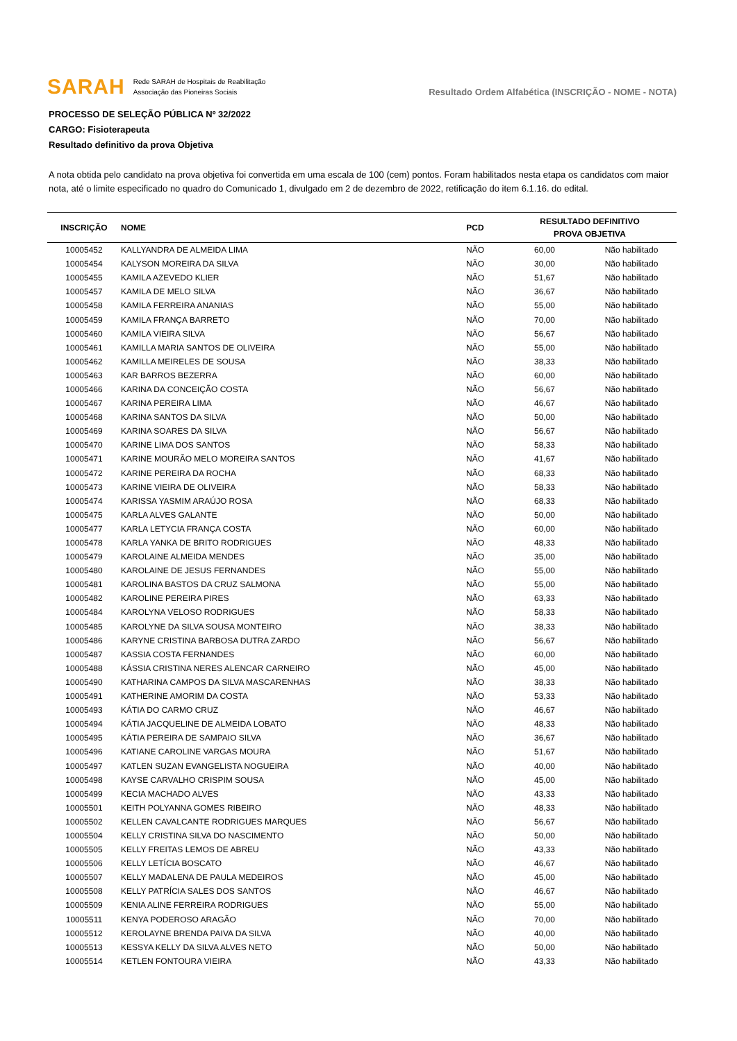SARAH
Rede SARAH de Hospitais de Reabilitação
Associação das Pioneiras Sociais
Resultado Ordem Alfabética (INSCRIÇÃO - NOME - NOTA)
PROCESSO DE SELEÇÃO PÚBLICA Nº 32/2022
CARGO: Fisioterapeuta
Resultado definitivo da prova Objetiva
A nota obtida pelo candidato na prova objetiva foi convertida em uma escala de 100 (cem) pontos. Foram habilitados nesta etapa os candidatos com maior nota, até o limite especificado no quadro do Comunicado 1, divulgado em 2 de dezembro de 2022, retificação do item 6.1.16. do edital.
| INSCRIÇÃO | NOME | PCD | RESULTADO DEFINITIVO PROVA OBJETIVA | |
| --- | --- | --- | --- | --- |
| 10005452 | KALLYANDRA DE ALMEIDA LIMA | NÃO | 60,00 | Não habilitado |
| 10005454 | KALYSON MOREIRA DA SILVA | NÃO | 30,00 | Não habilitado |
| 10005455 | KAMILA AZEVEDO KLIER | NÃO | 51,67 | Não habilitado |
| 10005457 | KAMILA DE MELO SILVA | NÃO | 36,67 | Não habilitado |
| 10005458 | KAMILA FERREIRA ANANIAS | NÃO | 55,00 | Não habilitado |
| 10005459 | KAMILA FRANÇA BARRETO | NÃO | 70,00 | Não habilitado |
| 10005460 | KAMILA VIEIRA SILVA | NÃO | 56,67 | Não habilitado |
| 10005461 | KAMILLA MARIA SANTOS DE OLIVEIRA | NÃO | 55,00 | Não habilitado |
| 10005462 | KAMILLA MEIRELES DE SOUSA | NÃO | 38,33 | Não habilitado |
| 10005463 | KAR BARROS BEZERRA | NÃO | 60,00 | Não habilitado |
| 10005466 | KARINA DA CONCEIÇÃO COSTA | NÃO | 56,67 | Não habilitado |
| 10005467 | KARINA PEREIRA LIMA | NÃO | 46,67 | Não habilitado |
| 10005468 | KARINA SANTOS DA SILVA | NÃO | 50,00 | Não habilitado |
| 10005469 | KARINA SOARES DA SILVA | NÃO | 56,67 | Não habilitado |
| 10005470 | KARINE LIMA DOS SANTOS | NÃO | 58,33 | Não habilitado |
| 10005471 | KARINE MOURÃO MELO MOREIRA SANTOS | NÃO | 41,67 | Não habilitado |
| 10005472 | KARINE PEREIRA DA ROCHA | NÃO | 68,33 | Não habilitado |
| 10005473 | KARINE VIEIRA DE OLIVEIRA | NÃO | 58,33 | Não habilitado |
| 10005474 | KARISSA YASMIM ARAÚJO ROSA | NÃO | 68,33 | Não habilitado |
| 10005475 | KARLA ALVES GALANTE | NÃO | 50,00 | Não habilitado |
| 10005477 | KARLA LETYCIA FRANÇA COSTA | NÃO | 60,00 | Não habilitado |
| 10005478 | KARLA YANKA DE BRITO RODRIGUES | NÃO | 48,33 | Não habilitado |
| 10005479 | KAROLAINE ALMEIDA MENDES | NÃO | 35,00 | Não habilitado |
| 10005480 | KAROLAINE DE JESUS FERNANDES | NÃO | 55,00 | Não habilitado |
| 10005481 | KAROLINA BASTOS DA CRUZ SALMONA | NÃO | 55,00 | Não habilitado |
| 10005482 | KAROLINE PEREIRA PIRES | NÃO | 63,33 | Não habilitado |
| 10005484 | KAROLYNA VELOSO RODRIGUES | NÃO | 58,33 | Não habilitado |
| 10005485 | KAROLYNE DA SILVA SOUSA MONTEIRO | NÃO | 38,33 | Não habilitado |
| 10005486 | KARYNE CRISTINA BARBOSA DUTRA ZARDO | NÃO | 56,67 | Não habilitado |
| 10005487 | KASSIA COSTA FERNANDES | NÃO | 60,00 | Não habilitado |
| 10005488 | KÁSSIA CRISTINA NERES ALENCAR CARNEIRO | NÃO | 45,00 | Não habilitado |
| 10005490 | KATHARINA CAMPOS DA SILVA MASCARENHAS | NÃO | 38,33 | Não habilitado |
| 10005491 | KATHERINE AMORIM DA COSTA | NÃO | 53,33 | Não habilitado |
| 10005493 | KÁTIA DO CARMO CRUZ | NÃO | 46,67 | Não habilitado |
| 10005494 | KÁTIA JACQUELINE DE ALMEIDA LOBATO | NÃO | 48,33 | Não habilitado |
| 10005495 | KÁTIA PEREIRA DE SAMPAIO SILVA | NÃO | 36,67 | Não habilitado |
| 10005496 | KATIANE CAROLINE VARGAS MOURA | NÃO | 51,67 | Não habilitado |
| 10005497 | KATLEN SUZAN EVANGELISTA NOGUEIRA | NÃO | 40,00 | Não habilitado |
| 10005498 | KAYSE CARVALHO CRISPIM SOUSA | NÃO | 45,00 | Não habilitado |
| 10005499 | KECIA MACHADO ALVES | NÃO | 43,33 | Não habilitado |
| 10005501 | KEITH POLYANNA GOMES RIBEIRO | NÃO | 48,33 | Não habilitado |
| 10005502 | KELLEN CAVALCANTE RODRIGUES MARQUES | NÃO | 56,67 | Não habilitado |
| 10005504 | KELLY CRISTINA SILVA DO NASCIMENTO | NÃO | 50,00 | Não habilitado |
| 10005505 | KELLY FREITAS LEMOS DE ABREU | NÃO | 43,33 | Não habilitado |
| 10005506 | KELLY LETÍCIA BOSCATO | NÃO | 46,67 | Não habilitado |
| 10005507 | KELLY MADALENA DE PAULA MEDEIROS | NÃO | 45,00 | Não habilitado |
| 10005508 | KELLY PATRÍCIA SALES DOS SANTOS | NÃO | 46,67 | Não habilitado |
| 10005509 | KENIA ALINE FERREIRA RODRIGUES | NÃO | 55,00 | Não habilitado |
| 10005511 | KENYA PODEROSO ARAGÃO | NÃO | 70,00 | Não habilitado |
| 10005512 | KEROLAYNE BRENDA PAIVA DA SILVA | NÃO | 40,00 | Não habilitado |
| 10005513 | KESSYA KELLY DA SILVA ALVES NETO | NÃO | 50,00 | Não habilitado |
| 10005514 | KETLEN FONTOURA VIEIRA | NÃO | 43,33 | Não habilitado |